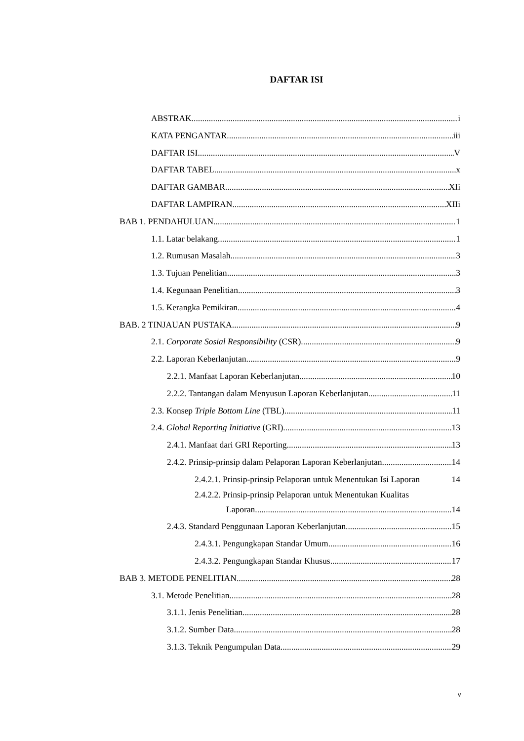DAFTAR ISI
ABSTRAK i
KATA PENGANTAR iii
DAFTAR ISI V
DAFTAR TABEL x
DAFTAR GAMBAR XIi
DAFTAR LAMPIRAN XIIi
BAB 1. PENDAHULUAN 1
1.1. Latar belakang 1
1.2. Rumusan Masalah 3
1.3. Tujuan Penelitian 3
1.4. Kegunaan Penelitian 3
1.5. Kerangka Pemikiran 4
BAB. 2 TINJAUAN PUSTAKA 9
2.1. Corporate Sosial Responsibility (CSR) 9
2.2. Laporan Keberlanjutan 9
2.2.1. Manfaat Laporan Keberlanjutan 10
2.2.2. Tantangan dalam Menyusun Laporan Keberlanjutan 11
2.3. Konsep Triple Bottom Line (TBL) 11
2.4. Global Reporting Initiative (GRI) 13
2.4.1. Manfaat dari GRI Reporting 13
2.4.2. Prinsip-prinsip dalam Pelaporan Laporan Keberlanjutan 14
2.4.2.1. Prinsip-prinsip Pelaporan untuk Menentukan Isi Laporan 14
2.4.2.2. Prinsip-prinsip Pelaporan untuk Menentukan Kualitas
Laporan 14
2.4.3. Standard Penggunaan Laporan Keberlanjutan 15
2.4.3.1. Pengungkapan Standar Umum 16
2.4.3.2. Pengungkapan Standar Khusus 17
BAB 3. METODE PENELITIAN 28
3.1. Metode Penelitian 28
3.1.1. Jenis Penelitian 28
3.1.2. Sumber Data 28
3.1.3. Teknik Pengumpulan Data 29
v